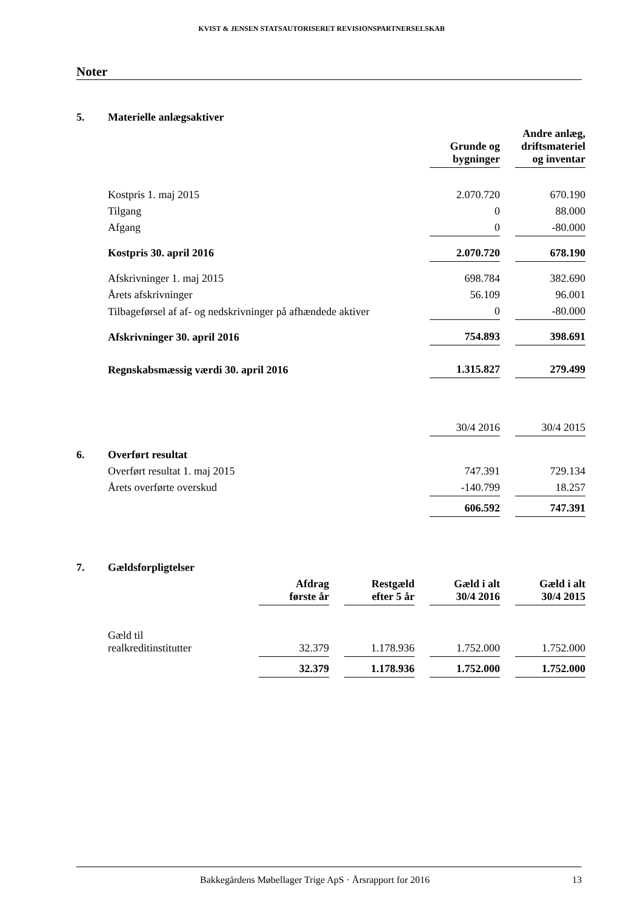KVIST & JENSEN STATSAUTORISERET REVISIONSPARTNERSELSKAB
Noter
| 5. | Materielle anlægsaktiver | | | |
| | | Grunde og bygninger | | Andre anlæg, driftsmateriel og inventar |
| | Kostpris 1. maj 2015 | 2.070.720 | | 670.190 |
| | Tilgang | 0 | | 88.000 |
| | Afgang | 0 | | -80.000 |
| | Kostpris 30. april 2016 | 2.070.720 | | 678.190 |
| | Afskrivninger 1. maj 2015 | 698.784 | | 382.690 |
| | Årets afskrivninger | 56.109 | | 96.001 |
| | Tilbageførsel af af- og nedskrivninger på afhændede aktiver | 0 | | -80.000 |
| | Afskrivninger 30. april 2016 | 754.893 | | 398.691 |
| | Regnskabsmæssig værdi 30. april 2016 | 1.315.827 | | 279.499 |
| | | 30/4 2016 | | 30/4 2015 |
| 6. | Overført resultat | | | |
| | Overført resultat 1. maj 2015 | 747.391 | | 729.134 |
| | Årets overførte overskud | -140.799 | | 18.257 |
| | | 606.592 | | 747.391 |
| 7. | Gældsforpligtelser | | | | | | | |
| | | Afdrag første år | | Restgæld efter 5 år | | Gæld i alt 30/4 2016 | | Gæld i alt 30/4 2015 |
| | Gæld til realkreditinstitutter | 32.379 | | 1.178.936 | | 1.752.000 | | 1.752.000 |
| | | 32.379 | | 1.178.936 | | 1.752.000 | | 1.752.000 |
Bakkegårdens Møbellager Trige ApS · Årsrapport for 2016 13